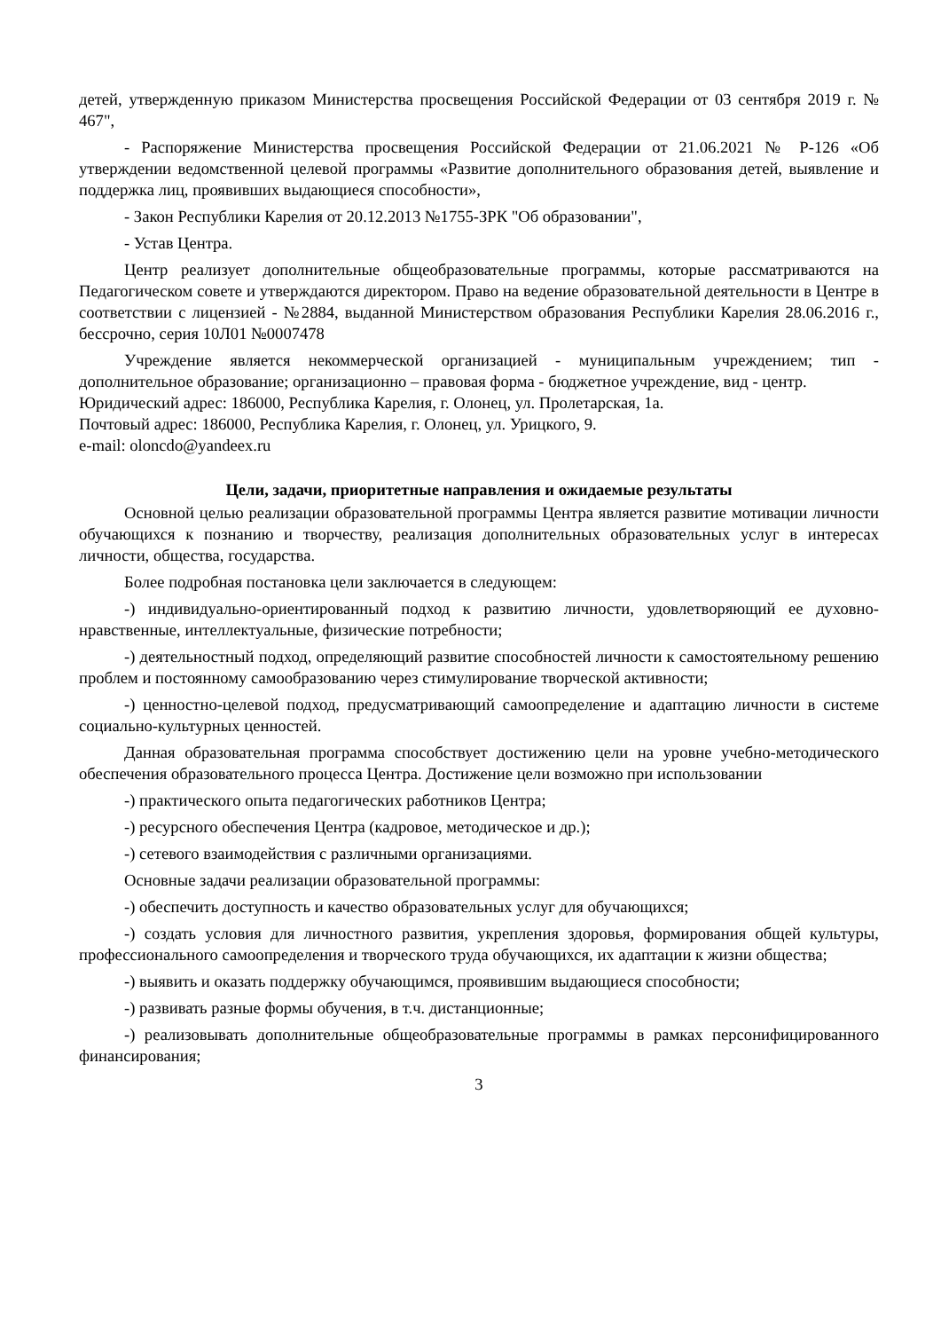детей, утвержденную приказом Министерства просвещения Российской Федерации от 03 сентября 2019 г. № 467",
- Распоряжение Министерства просвещения Российской Федерации от 21.06.2021 № Р-126 «Об утверждении ведомственной целевой программы «Развитие дополнительного образования детей, выявление и поддержка лиц, проявивших выдающиеся способности»,
- Закон Республики Карелия от 20.12.2013 №1755-ЗРК "Об образовании",
- Устав Центра.
Центр реализует дополнительные общеобразовательные программы, которые рассматриваются на Педагогическом совете и утверждаются директором. Право на ведение образовательной деятельности в Центре в соответствии с лицензией - №2884, выданной Министерством образования Республики Карелия 28.06.2016 г., бессрочно, серия 10Л01 №0007478
Учреждение является некоммерческой организацией - муниципальным учреждением; тип - дополнительное образование; организационно – правовая форма - бюджетное учреждение, вид - центр.
Юридический адрес: 186000, Республика Карелия, г. Олонец, ул. Пролетарская, 1а.
Почтовый адрес: 186000, Республика Карелия, г. Олонец, ул. Урицкого, 9.
e-mail: oloncdo@yandeex.ru
Цели, задачи, приоритетные направления и ожидаемые результаты
Основной целью реализации образовательной программы Центра является развитие мотивации личности обучающихся к познанию и творчеству, реализация дополнительных образовательных услуг в интересах личности, общества, государства.
Более подробная постановка цели заключается в следующем:
-) индивидуально-ориентированный подход к развитию личности, удовлетворяющий ее духовно-нравственные, интеллектуальные, физические потребности;
-) деятельностный подход, определяющий развитие способностей личности к самостоятельному решению проблем и постоянному самообразованию через стимулирование творческой активности;
-) ценностно-целевой подход, предусматривающий самоопределение и адаптацию личности в системе социально-культурных ценностей.
Данная образовательная программа способствует достижению цели на уровне учебно-методического обеспечения образовательного процесса Центра. Достижение цели возможно при использовании
-) практического опыта педагогических работников Центра;
-) ресурсного обеспечения Центра (кадровое, методическое и др.);
-) сетевого взаимодействия с различными организациями.
Основные задачи реализации образовательной программы:
-) обеспечить доступность и качество образовательных услуг для обучающихся;
-) создать условия для личностного развития, укрепления здоровья, формирования общей культуры, профессионального самоопределения и творческого труда обучающихся, их адаптации к жизни общества;
-) выявить и оказать поддержку обучающимся, проявившим выдающиеся способности;
-) развивать разные формы обучения, в т.ч. дистанционные;
-) реализовывать дополнительные общеобразовательные программы в рамках персонифицированного финансирования;
3